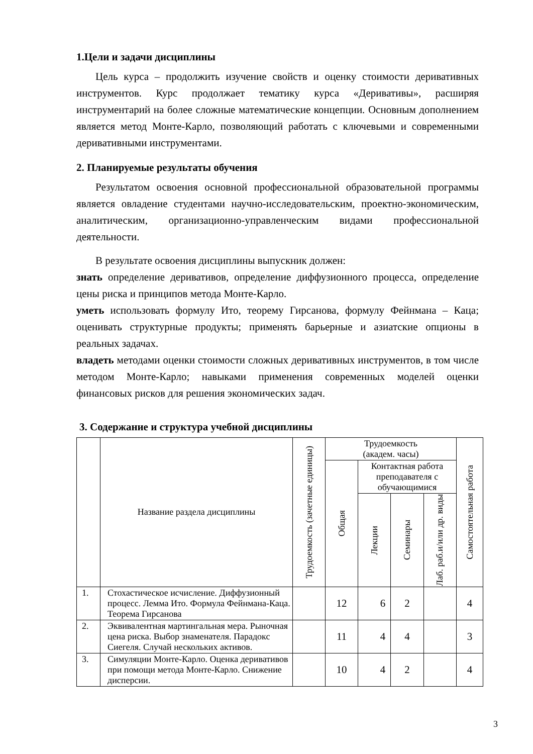1.Цели и задачи дисциплины
Цель курса – продолжить изучение свойств и оценку стоимости деривативных инструментов. Курс продолжает тематику курса «Деривативы», расширяя инструментарий на более сложные математические концепции. Основным дополнением является метод Монте-Карло, позволяющий работать с ключевыми и современными деривативными инструментами.
2. Планируемые результаты обучения
Результатом освоения основной профессиональной образовательной программы является овладение студентами научно-исследовательским, проектно-экономическим, аналитическим, организационно-управленческим видами профессиональной деятельности.
В результате освоения дисциплины выпускник должен:
знать определение деривативов, определение диффузионного процесса, определение цены риска и принципов метода Монте-Карло.
уметь использовать формулу Ито, теорему Гирсанова, формулу Фейнмана – Каца; оценивать структурные продукты; применять барьерные и азиатские опционы в реальных задачах.
владеть методами оценки стоимости сложных деривативных инструментов, в том числе методом Монте-Карло; навыками применения современных моделей оценки финансовых рисков для решения экономических задач.
3. Содержание и структура учебной дисциплины
| | Название раздела дисциплины | Трудоемкость (зачетные единицы) | Трудоемкость (академ. часы) | | | | Самостоятельная работа |
| --- | --- | --- | --- | --- | --- | --- | --- |
| | | | Общая | Контактная работа преподавателя с обучающимися | | | |
| | | | | Лекции | Семинары | Лаб. раб.и/или др. виды | |
| 1. | Стохастическое исчисление. Диффузионный процесс. Лемма Ито. Формула Фейнмана-Каца. Теорема Гирсанова | | 12 | 6 | 2 | | 4 |
| 2. | Эквивалентная мартингальная мера. Рыночная цена риска. Выбор знаменателя. Парадокс Сиегеля. Случай нескольких активов. | | 11 | 4 | 4 | | 3 |
| 3. | Симуляции Монте-Карло. Оценка деривативов при помощи метода Монте-Карло. Снижение дисперсии. | | 10 | 4 | 2 | | 4 |
3